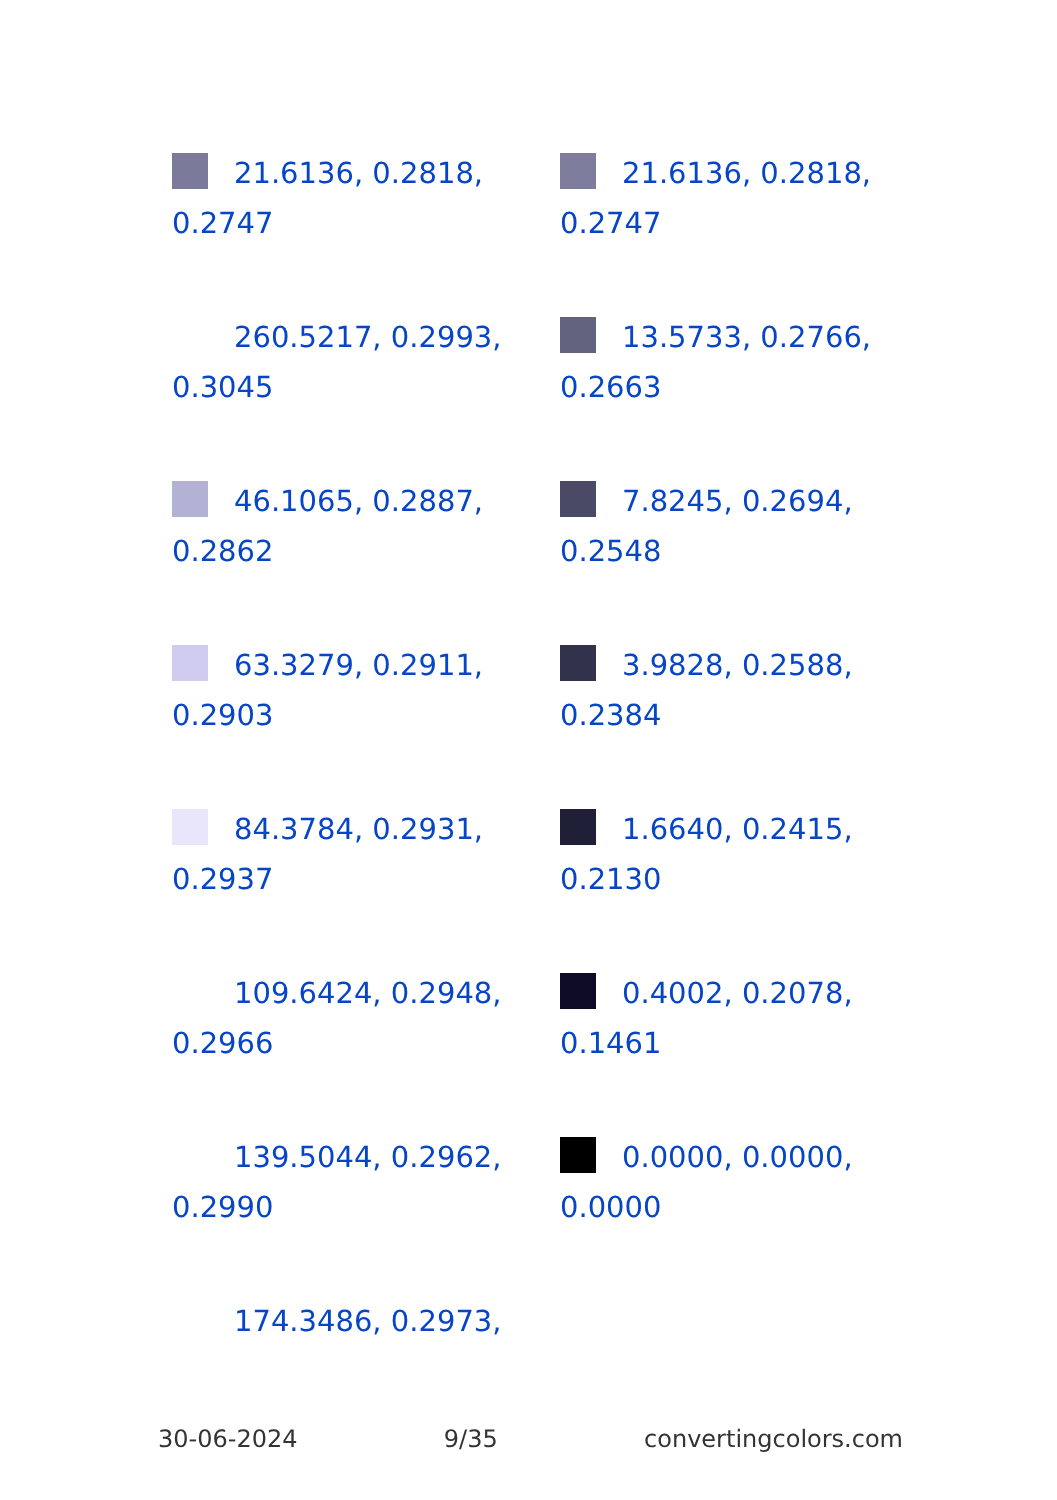21.6136, 0.2818,
0.2747
21.6136, 0.2818,
0.2747
260.5217, 0.2993,
0.3045
13.5733, 0.2766,
0.2663
46.1065, 0.2887,
0.2862
7.8245, 0.2694,
0.2548
63.3279, 0.2911,
0.2903
3.9828, 0.2588,
0.2384
84.3784, 0.2931,
0.2937
1.6640, 0.2415,
0.2130
109.6424, 0.2948,
0.2966
0.4002, 0.2078,
0.1461
139.5044, 0.2962,
0.2990
0.0000, 0.0000,
0.0000
174.3486, 0.2973,
30-06-2024 9/35 convertingcolors.com